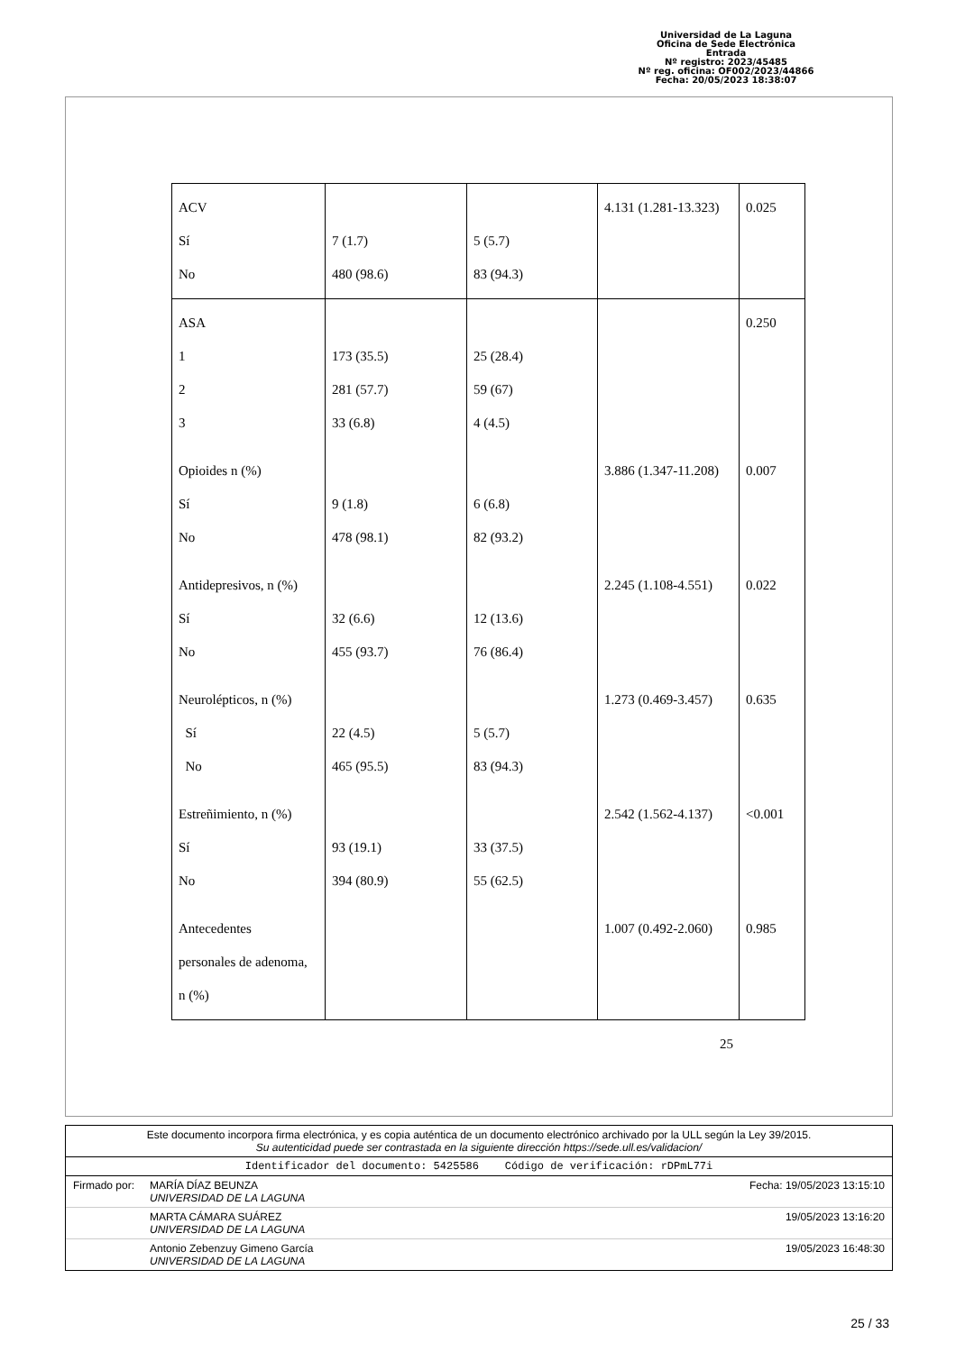Universidad de La Laguna
Oficina de Sede Electrónica
Entrada
Nº registro: 2023/45485
Nº reg. oficina: OF002/2023/44866
Fecha: 20/05/2023 18:38:07
| ACV Sí No | 7 (1.7) 480 (98.6) | 5 (5.7) 83 (94.3) | 4.131 (1.281-13.323) | 0.025 |
| ASA 1 2 3 | 173 (35.5) 281 (57.7) 33 (6.8) | 25 (28.4) 59 (67) 4 (4.5) | | 0.250 |
| Opioides n (%) Sí No | 9 (1.8) 478 (98.1) | 6 (6.8) 82 (93.2) | 3.886 (1.347-11.208) | 0.007 |
| Antidepresivos, n (%) Sí No | 32 (6.6) 455 (93.7) | 12 (13.6) 76 (86.4) | 2.245 (1.108-4.551) | 0.022 |
| Neurolépticos, n (%) Sí No | 22 (4.5) 465 (95.5) | 5 (5.7) 83 (94.3) | 1.273 (0.469-3.457) | 0.635 |
| Estreñimiento, n (%) Sí No | 93 (19.1) 394 (80.9) | 33 (37.5) 55 (62.5) | 2.542 (1.562-4.137) | <0.001 |
| Antecedentes personales de adenoma, n (%) | | | 1.007 (0.492-2.060) | 0.985 |
25
Este documento incorpora firma electrónica, y es copia auténtica de un documento electrónico archivado por la ULL según la Ley 39/2015.
Su autenticidad puede ser contrastada en la siguiente dirección https://sede.ull.es/validacion/
Identificador del documento: 5425586 Código de verificación: rDPmL77i
Firmado por: MARÍA DÍAZ BEUNZA
UNIVERSIDAD DE LA LAGUNA Fecha: 19/05/2023 13:15:10
MARTA CÁMARA SUÁREZ
UNIVERSIDAD DE LA LAGUNA 19/05/2023 13:16:20
Antonio Zebenzuy Gimeno García
UNIVERSIDAD DE LA LAGUNA 19/05/2023 16:48:30
25 / 33